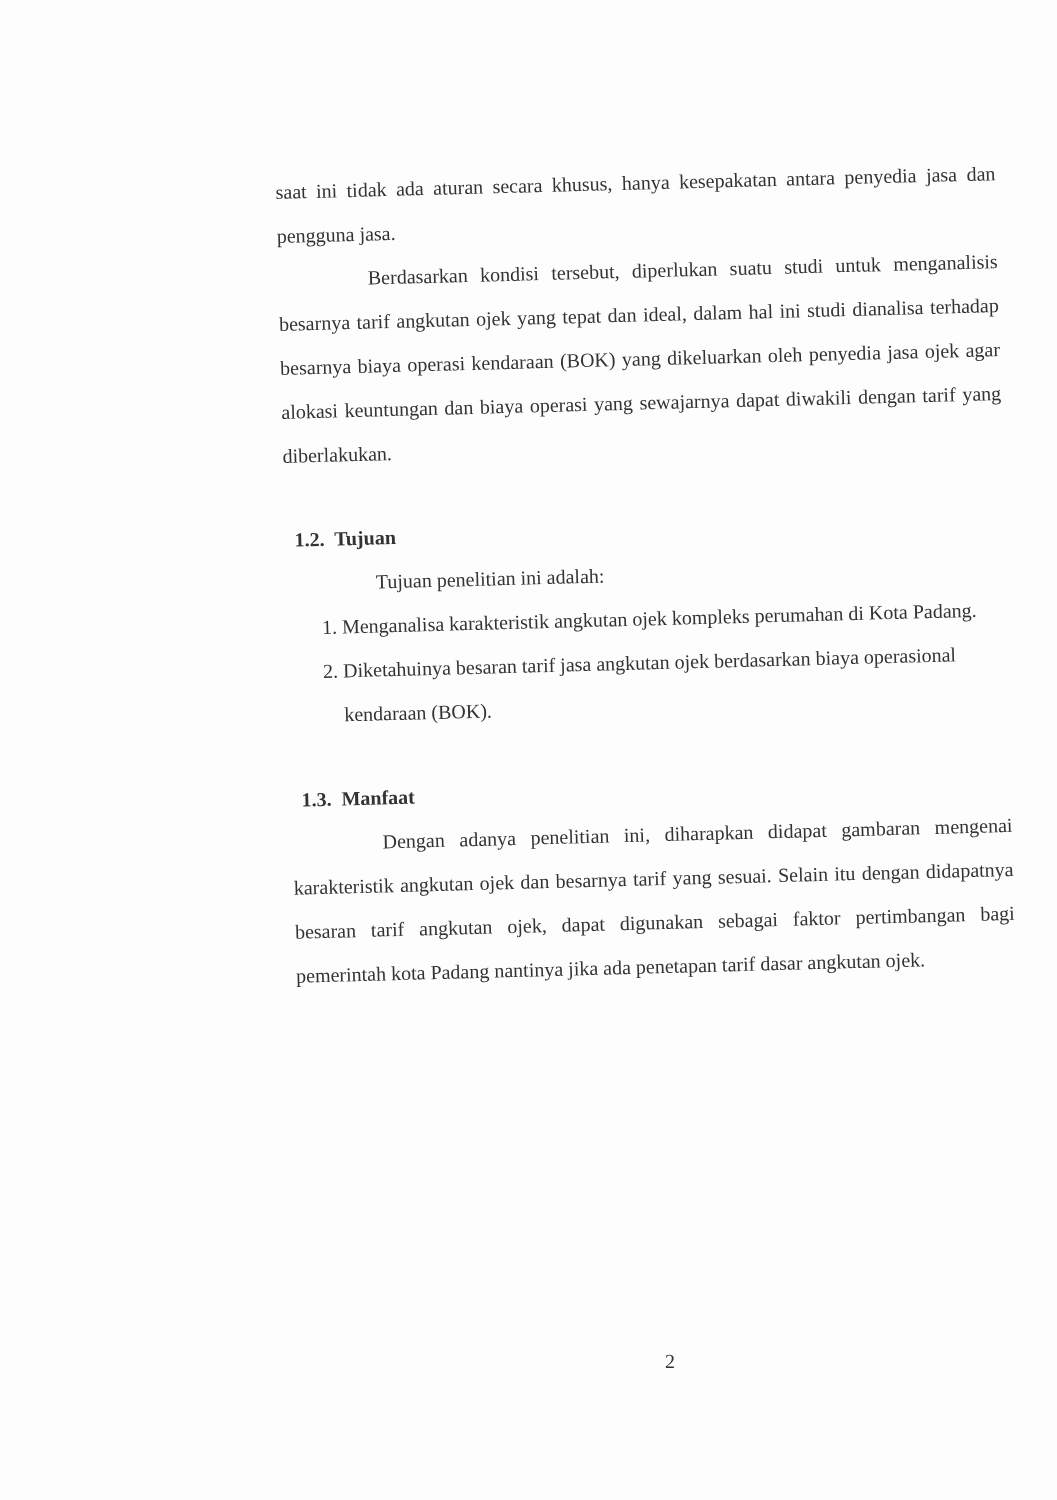saat ini tidak ada aturan secara khusus, hanya kesepakatan antara penyedia jasa dan pengguna jasa.
Berdasarkan kondisi tersebut, diperlukan suatu studi untuk menganalisis besarnya tarif angkutan ojek yang tepat dan ideal, dalam hal ini studi dianalisa terhadap besarnya biaya operasi kendaraan (BOK) yang dikeluarkan oleh penyedia jasa ojek agar alokasi keuntungan dan biaya operasi yang sewajarnya dapat diwakili dengan tarif yang diberlakukan.
1.2. Tujuan
Tujuan penelitian ini adalah:
1. Menganalisa karakteristik angkutan ojek kompleks perumahan di Kota Padang.
2. Diketahuinya besaran tarif jasa angkutan ojek berdasarkan biaya operasional kendaraan (BOK).
1.3. Manfaat
Dengan adanya penelitian ini, diharapkan didapat gambaran mengenai karakteristik angkutan ojek dan besarnya tarif yang sesuai. Selain itu dengan didapatnya besaran tarif angkutan ojek, dapat digunakan sebagai faktor pertimbangan bagi pemerintah kota Padang nantinya jika ada penetapan tarif dasar angkutan ojek.
2